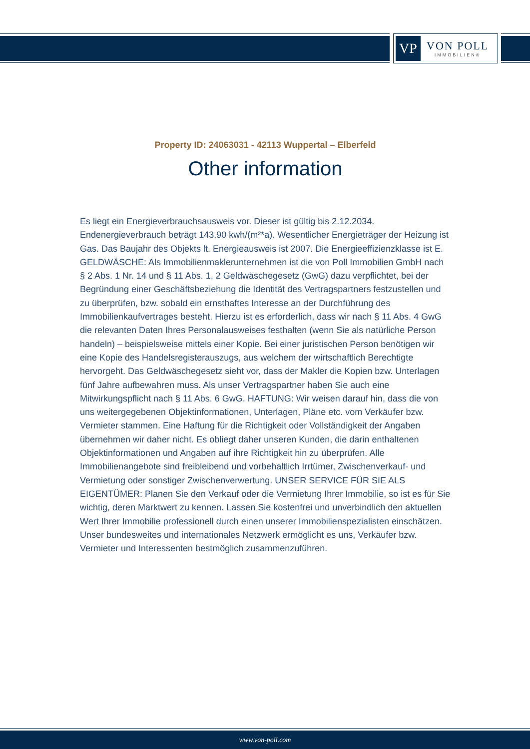VP
VON POLL
IMMOBILIEN®
Property ID: 24063031 - 42113 Wuppertal – Elberfeld
Other information
Es liegt ein Energieverbrauchsausweis vor. Dieser ist gültig bis 2.12.2034. Endenergieverbrauch beträgt 143.90 kwh/(m²*a). Wesentlicher Energieträger der Heizung ist Gas. Das Baujahr des Objekts lt. Energieausweis ist 2007. Die Energieeffizienzklasse ist E. GELDWÄSCHE: Als Immobilienmaklerunternehmen ist die von Poll Immobilien GmbH nach § 2 Abs. 1 Nr. 14 und § 11 Abs. 1, 2 Geldwäschegesetz (GwG) dazu verpflichtet, bei der Begründung einer Geschäftsbeziehung die Identität des Vertragspartners festzustellen und zu überprüfen, bzw. sobald ein ernsthaftes Interesse an der Durchführung des Immobilienkaufvertrages besteht. Hierzu ist es erforderlich, dass wir nach § 11 Abs. 4 GwG die relevanten Daten Ihres Personalausweises festhalten (wenn Sie als natürliche Person handeln) – beispielsweise mittels einer Kopie. Bei einer juristischen Person benötigen wir eine Kopie des Handelsregisterauszugs, aus welchem der wirtschaftlich Berechtigte hervorgeht. Das Geldwäschegesetz sieht vor, dass der Makler die Kopien bzw. Unterlagen fünf Jahre aufbewahren muss. Als unser Vertragspartner haben Sie auch eine Mitwirkungspflicht nach § 11 Abs. 6 GwG. HAFTUNG: Wir weisen darauf hin, dass die von uns weitergegebenen Objektinformationen, Unterlagen, Pläne etc. vom Verkäufer bzw. Vermieter stammen. Eine Haftung für die Richtigkeit oder Vollständigkeit der Angaben übernehmen wir daher nicht. Es obliegt daher unseren Kunden, die darin enthaltenen Objektinformationen und Angaben auf ihre Richtigkeit hin zu überprüfen. Alle Immobilienangebote sind freibleibend und vorbehaltlich Irrtümer, Zwischenverkauf- und Vermietung oder sonstiger Zwischenverwertung. UNSER SERVICE FÜR SIE ALS EIGENTÜMER: Planen Sie den Verkauf oder die Vermietung Ihrer Immobilie, so ist es für Sie wichtig, deren Marktwert zu kennen. Lassen Sie kostenfrei und unverbindlich den aktuellen Wert Ihrer Immobilie professionell durch einen unserer Immobilienspezialisten einschätzen. Unser bundesweites und internationales Netzwerk ermöglicht es uns, Verkäufer bzw. Vermieter und Interessenten bestmöglich zusammenzuführen.
www.von-poll.com